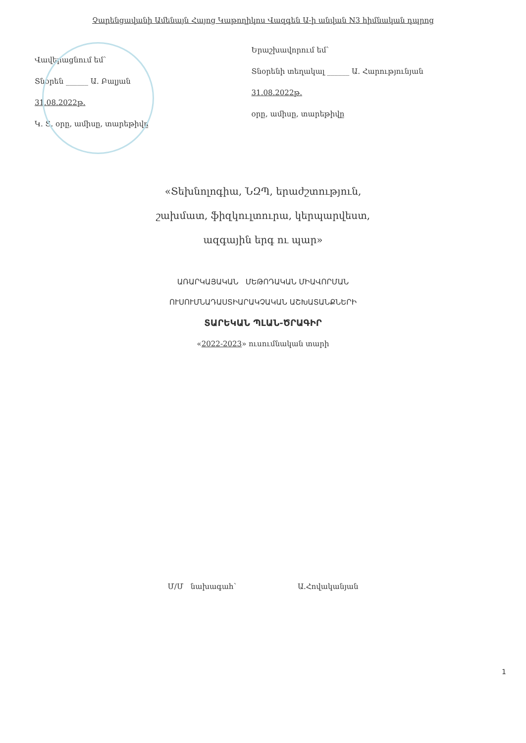Չարենցավանի Ամենայն Հայոց Կաթողիկոս Վազգեն Ա-ի անվան N3 հիմնական դպրոց
Վավերացնում եմ՝
Տնօրեն ______ Ա. Բալյան
31.08.2022թ.
Կ. Տ. օրը, ամիսը, տարեթիվը
Երաշխավորում եմ՝
Տնօրենի տեղակալ ______ Ա. Հարությունյան
31.08.2022թ.
օրը, ամիսը, տարեթիվը
«Տեխնոլոգիա, ՆԶՊ, երաժշտություն,
շախմատ, ֆիզկուլտուրա, կերպարվեստ,
ազգային երգ ու պար»
ԱՌԱՐԿԱՅԱԿԱՆ ՄԵԹՈԴԱԿԱՆ ՄԻԱՎՈՐՄԱՆ
ՈՒՍՈՒՄՆԱԴԱՍՏԻԱՐԱԿՉԱԿԱՆ ԱՇԽԱՏԱՆՔՆԵՐԻ
ՏԱՐԵԿԱՆ ՊԼԱՆ-ԾՐԱԳԻՐ
«2022-2023» ուսումնական տարի
Մ/Մ նախագահ՝ Ա.Հովականյան
1